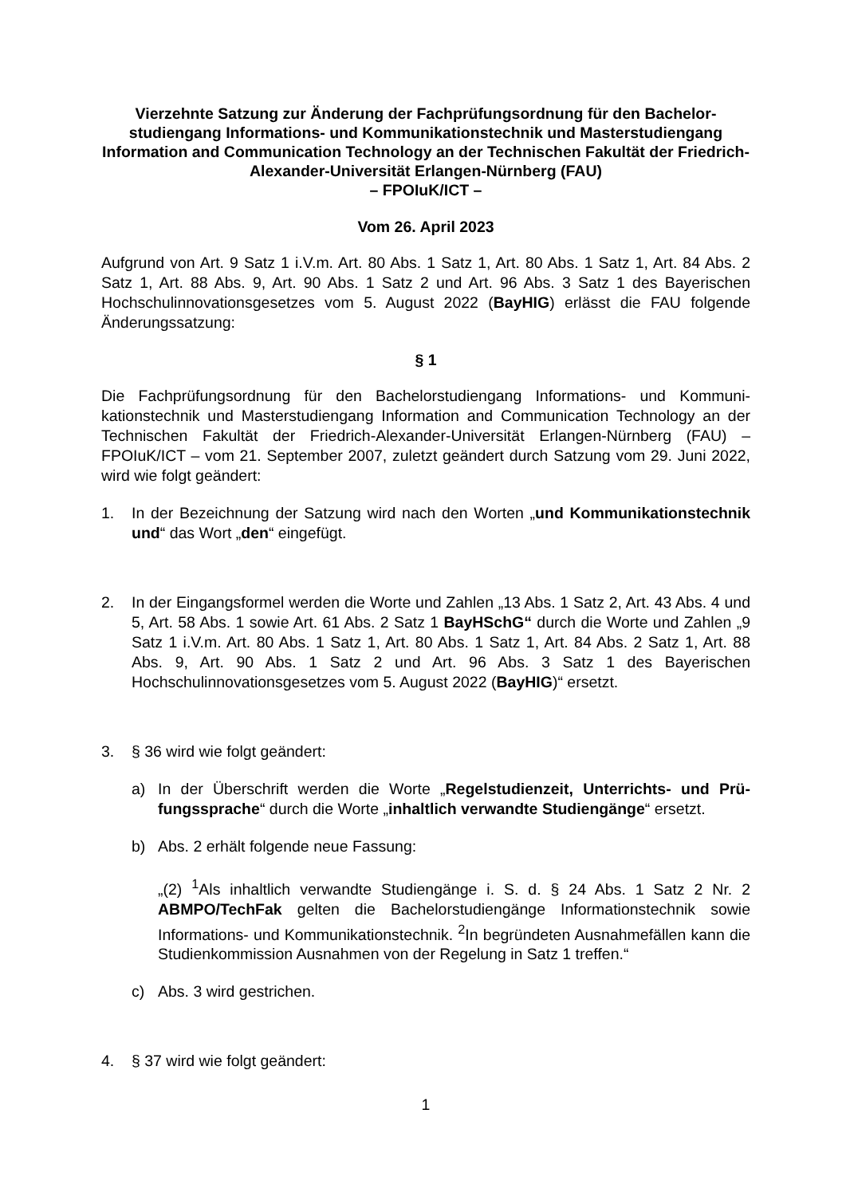Vierzehnte Satzung zur Änderung der Fachprüfungsordnung für den Bachelor­studiengang Informations- und Kommunikationstechnik und Masterstudien­gang Information and Communication Technology an der Technischen Fakultät der Friedrich-Alexander-Universität Erlangen-Nürnberg (FAU)
– FPOIuK/ICT –
Vom 26. April 2023
Aufgrund von Art. 9 Satz 1 i.V.m. Art. 80 Abs. 1 Satz 1, Art. 80 Abs. 1 Satz 1, Art. 84 Abs. 2 Satz 1, Art. 88 Abs. 9, Art. 90 Abs. 1 Satz 2 und Art. 96 Abs. 3 Satz 1 des Bayerischen Hochschulinnovationsgesetzes vom 5. August 2022 (BayHIG) erlässt die FAU folgende Änderungssatzung:
§ 1
Die Fachprüfungsordnung für den Bachelorstudiengang Informations- und Kommuni­kationstechnik und Masterstudiengang Information and Communication Technology an der Technischen Fakultät der Friedrich-Alexander-Universität Erlangen-Nürnberg (FAU) – FPOIuK/ICT – vom 21. September 2007, zuletzt geändert durch Satzung vom 29. Juni 2022, wird wie folgt geändert:
1. In der Bezeichnung der Satzung wird nach den Worten „und Kommunikations­technik und“ das Wort „den“ eingefügt.
2. In der Eingangsformel werden die Worte und Zahlen „13 Abs. 1 Satz 2, Art. 43 Abs. 4 und 5, Art. 58 Abs. 1 sowie Art. 61 Abs. 2 Satz 1 BayHSchG“ durch die Worte und Zahlen „9 Satz 1 i.V.m. Art. 80 Abs. 1 Satz 1, Art. 80 Abs. 1 Satz 1, Art. 84 Abs. 2 Satz 1, Art. 88 Abs. 9, Art. 90 Abs. 1 Satz 2 und Art. 96 Abs. 3 Satz 1 des Bayerischen Hochschulinnovationsgesetzes vom 5. August 2022 (BayHIG)“ ersetzt.
3. § 36 wird wie folgt geändert:
a) In der Überschrift werden die Worte „Regelstudienzeit, Unterrichts- und Prü­fungssprache“ durch die Worte „inhaltlich verwandte Studiengänge“ ersetzt.
b) Abs. 2 erhält folgende neue Fassung:
„(2) <sup>1</sup>Als inhaltlich verwandte Studiengänge i. S. d. § 24 Abs. 1 Satz 2 Nr. 2 ABMPO/TechFak gelten die Bachelorstudiengänge Informationstechnik sowie Informations- und Kommunikationstechnik. <sup>2</sup>In begründeten Ausnahmefällen kann die Studienkommission Ausnahmen von der Regelung in Satz 1 treffen.“
c) Abs. 3 wird gestrichen.
4. § 37 wird wie folgt geändert:
1